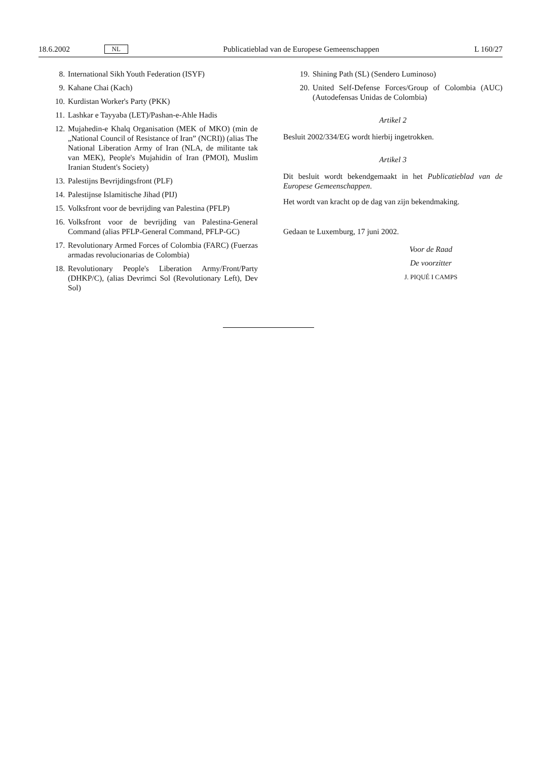18.6.2002 NL Publicatieblad van de Europese Gemeenschappen L 160/27
8. International Sikh Youth Federation (ISYF)
9. Kahane Chai (Kach)
10. Kurdistan Worker's Party (PKK)
11. Lashkar e Tayyaba (LET)/Pashan-e-Ahle Hadis
12. Mujahedin-e Khalq Organisation (MEK of MKO) (min de „National Council of Resistance of Iran” (NCRI)) (alias The National Liberation Army of Iran (NLA, de militante tak van MEK), People's Mujahidin of Iran (PMOI), Muslim Iranian Student's Society)
13. Palestijns Bevrijdingsfront (PLF)
14. Palestijnse Islamitische Jihad (PIJ)
15. Volksfront voor de bevrijding van Palestina (PFLP)
16. Volksfront voor de bevrijding van Palestina-General Command (alias PFLP-General Command, PFLP-GC)
17. Revolutionary Armed Forces of Colombia (FARC) (Fuerzas armadas revolucionarias de Colombia)
18. Revolutionary People's Liberation Army/Front/Party (DHKP/C), (alias Devrimci Sol (Revolutionary Left), Dev Sol)
19. Shining Path (SL) (Sendero Luminoso)
20. United Self-Defense Forces/Group of Colombia (AUC) (Autodefensas Unidas de Colombia)
Artikel 2
Besluit 2002/334/EG wordt hierbij ingetrokken.
Artikel 3
Dit besluit wordt bekendgemaakt in het Publicatieblad van de Europese Gemeenschappen.
Het wordt van kracht op de dag van zijn bekendmaking.
Gedaan te Luxemburg, 17 juni 2002.
Voor de Raad
De voorzitter
J. PIQUÉ I CAMPS